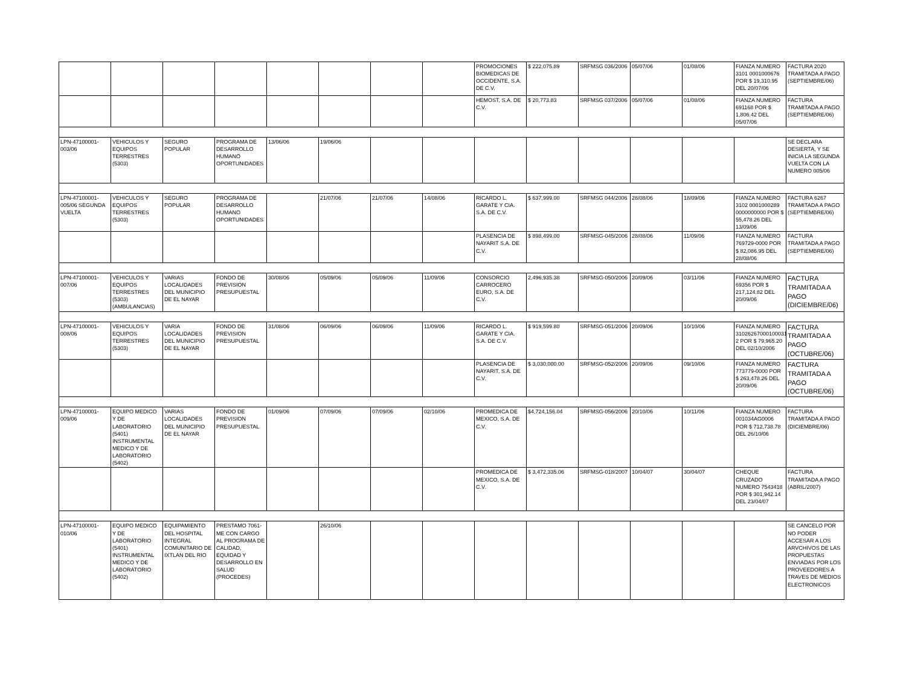| | | | | | | | | PROMOCIONES BIOMEDICAS DE OCCIDENTE, S.A. DE C.V. | $ 222,075.89 | SRFMSG 036/2006 | 05/07/06 | 01/08/06 | FIANZA NUMERO 3101 0001000676 POR $ 19,310.95 DEL 20/07/06 | FACTURA 2020 TRAMITADA A PAGO (SEPTIEMBRE/06) |
| | | | | | | | | HEMOST, S.A. DE C.V. | $ 20,773.83 | SRFMSG 037/2006 | 05/07/06 | 01/08/06 | FIANZA NUMERO 691168 POR $ 1,806.42 DEL 05/07/06 | FACTURA TRAMITADA A PAGO (SEPTIEMBRE/06) |
| LPN-47100001-003/06 | VEHICULOS Y EQUIPOS TERRESTRES (5303) | SEGURO POPULAR | PROGRAMA DE DESARROLLO HUMANO OPORTUNIDADES | 13/06/06 | 19/06/06 | | | | | | | | | SE DECLARA DESIERTA, Y SE INICIA LA SEGUNDA VUELTA CON LA NUMERO 005/06 |
| LPN-47100001-005/06 SEGUNDA VUELTA | VEHICULOS Y EQUIPOS TERRESTRES (5303) | SEGURO POPULAR | PROGRAMA DE DESARROLLO HUMANO OPORTUNIDADES | | 21/07/06 | 21/07/06 | 14/08/06 | RICARDO L. GARATE Y CIA. S.A. DE C.V. | $ 637,999.00 | SRFMSG 044/2006 | 28/08/06 | 18/09/06 | FIANZA NUMERO 3102 0001000289 0000000000 POR $ 55,478.26 DEL 13/09/06 | FACTURA 6267 TRAMITADA A PAGO (SEPTIEMBRE/06) |
| | | | | | | | | PLASENCIA DE NAYARIT S.A. DE C.V. | $ 898,499.00 | SRFMSG-045/2006 | 28/08/06 | 11/09/06 | FIANZA NUMERO 769729-0000 POR $ 82,086.95 DEL 28/08/06 | FACTURA TRAMITADA A PAGO (SEPTIEMBRE/06) |
| LPN-47100001-007/06 | VEHICULOS Y EQUIPOS TERRESTRES (5303) (AMBULANCIAS) | VARIAS LOCALIDADES DEL MUNICIPIO DE EL NAYAR | FONDO DE PREVISION PRESUPUESTAL | 30/08/06 | 05/09/06 | 05/09/06 | 11/09/06 | CONSORCIO CARROCERO EURO, S.A. DE C.V. | 2,496,935.38 | SRFMSG-050/2006 | 20/09/06 | 03/11/06 | FIANZA NUMERO 69356 POR $ 217,124.82 DEL 20/09/06 | FACTURA TRAMITADA A PAGO (DICIEMBRE/06) |
| LPN-47100001-008/06 | VEHICULOS Y EQUIPOS TERRESTRES (5303) | VARIA LOCALIDADES DEL MUNICIPIO DE EL NAYAR | FONDO DE PREVISION PRESUPUESTAL | 31/08/06 | 06/09/06 | 06/09/06 | 11/09/06 | RICARDO L. GARATE Y CIA. S.A. DE C.V. | $ 919,599.80 | SRFMSG-051/2006 | 20/09/06 | 10/10/06 | FIANZA NUMERO 31026267000100031 2 POR $ 79,965.20 DEL 02/10/2006 | FACTURA TRAMITADA A PAGO (OCTUBRE/06) |
| | | | | | | | | PLASENCIA DE NAYARIT, S.A. DE C.V. | $ 3,030,000.00 | SRFMSG-052/2006 | 20/09/06 | 09/10/06 | FIANZA NUMERO 773779-0000 POR $ 263,478.26 DEL 20/09/06 | FACTURA TRAMITADA A PAGO (OCTUBRE/06) |
| LPN-47100001-009/06 | EQUIPO MEDICO Y DE LABORATORIO (5401) INSTRUMENTAL MEDICO Y DE LABORATORIO (5402) | VARIAS LOCALIDADES DEL MUNICIPIO DE EL NAYAR | FONDO DE PREVISION PRESUPUESTAL | 01/09/06 | 07/09/06 | 07/09/06 | 02/10/06 | PROMEDICA DE MEXICO, S.A. DE C.V. | $4,724,156.04 | SRFMSG-056/2006 | 20/10/06 | 10/11/06 | FIANZA NUMERO 001034AG0006 POR $ 712,738.78 DEL 26/10/06 | FACTURA TRAMITADA A PAGO (DICIEMBRE/06) |
| | | | | | | | | PROMEDICA DE MEXICO, S.A. DE C.V. | $ 3,472,335.06 | SRFMSG-018/2007 | 10/04/07 | 30/04/07 | CHEQUE CRUZADO NUMERO 7543418 POR $ 301,942.14 DEL 23/04/07 | FACTURA TRAMITADA A PAGO (ABRIL/2007) |
| LPN-47100001-010/06 | EQUIPO MEDICO Y DE LABORATORIO (5401) INSTRUMENTAL MEDICO Y DE LABORATORIO (5402) | EQUIPAMIENTO DEL HOSPITAL INTEGRAL COMUNITARIO DE IXTLAN DEL RIO | PRESTAMO 7061-ME CON CARGO AL PROGRAMA DE CALIDAD, EQUIDAD Y DESARROLLO EN SALUD (PROCEDES) | | 26/10/06 | | | | | | | | | SE CANCELO POR NO PODER ACCESAR A LOS ARVCHIVOS DE LAS PROPUESTAS ENVIADAS POR LOS PROVEEDORES A TRAVES DE MEDIOS ELECTRONICOS |